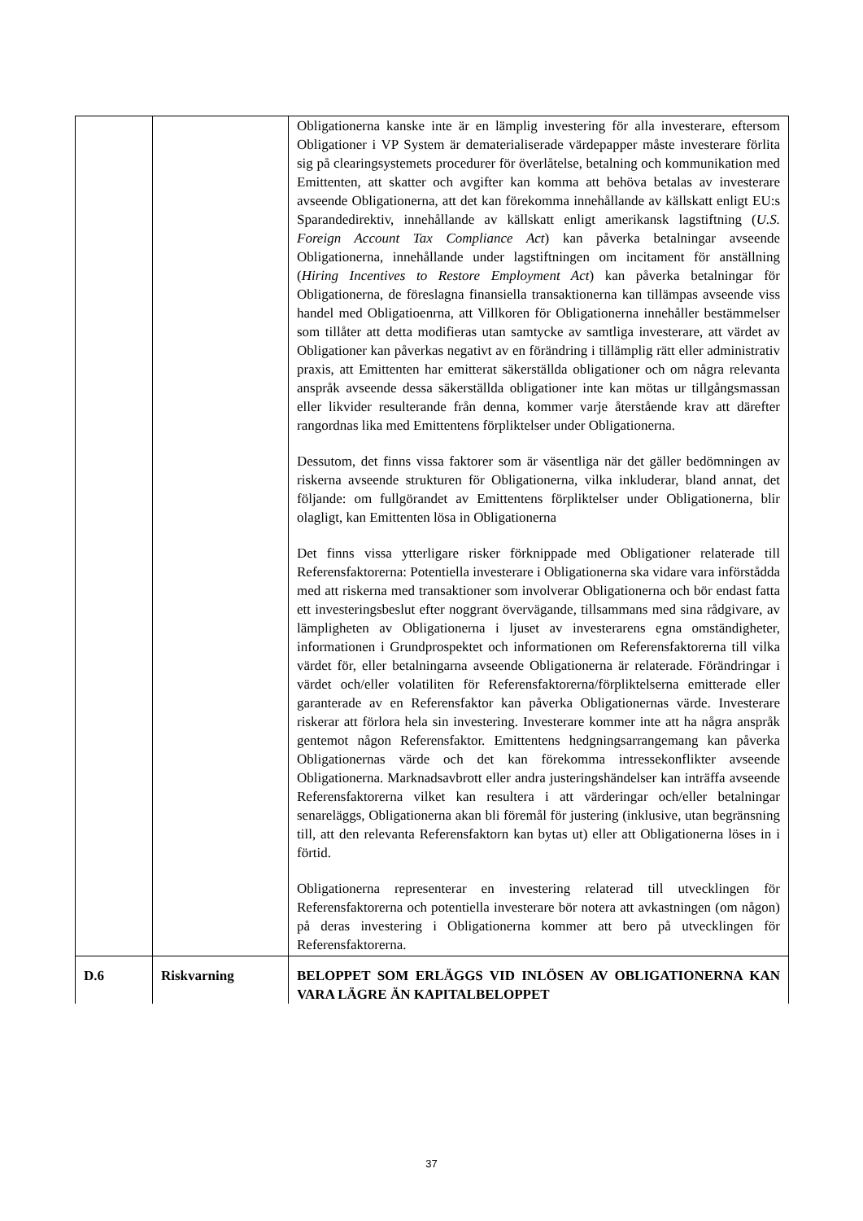| | | Obligationerna kanske inte är en lämplig investering för alla investerare, eftersom Obligationer i VP System är dematerialiserade värdepapper måste investerare förlita sig på clearingsystemets procedurer för överlåtelse, betalning och kommunikation med Emittenten, att skatter och avgifter kan komma att behöva betalas av investerare avseende Obligationerna, att det kan förekomma innehållande av källskatt enligt EU:s Sparandedirektiv, innehållande av källskatt enligt amerikansk lagstiftning ( U.S. Foreign Account Tax Compliance Act ) kan påverka betalningar avseende Obligationerna, innehållande under lagstiftningen om incitament för anställning ( Hiring Incentives to Restore Employment Act ) kan påverka betalningar för Obligationerna, de föreslagna finansiella transaktionerna kan tillämpas avseende viss handel med Obligatioenrna, att Villkoren för Obligationerna innehåller bestämmelser som tillåter att detta modifieras utan samtycke av samtliga investerare, att värdet av Obligationer kan påverkas negativt av en förändring i tillämplig rätt eller administrativ praxis, att Emittenten har emitterat säkerställda obligationer och om några relevanta anspråk avseende dessa säkerställda obligationer inte kan mötas ur tillgångsmassan eller likvider resulterande från denna, kommer varje återstående krav att därefter rangordnas lika med Emittentens förpliktelser under Obligationerna. Dessutom, det finns vissa faktorer som är väsentliga när det gäller bedömningen av riskerna avseende strukturen för Obligationerna, vilka inkluderar, bland annat, det följande: om fullgörandet av Emittentens förpliktelser under Obligationerna, blir olagligt, kan Emittenten lösa in Obligationerna Det finns vissa ytterligare risker förknippade med Obligationer relaterade till Referensfaktorerna: Potentiella investerare i Obligationerna ska vidare vara införstådda med att riskerna med transaktioner som involverar Obligationerna och bör endast fatta ett investeringsbeslut efter noggrant övervägande, tillsammans med sina rådgivare, av lämpligheten av Obligationerna i ljuset av investerarens egna omständigheter, informationen i Grundprospektet och informationen om Referensfaktorerna till vilka värdet för, eller betalningarna avseende Obligationerna är relaterade. Förändringar i värdet och/eller volatiliten för Referensfaktorerna/förpliktelserna emitterade eller garanterade av en Referensfaktor kan påverka Obligationernas värde. Investerare riskerar att förlora hela sin investering. Investerare kommer inte att ha några anspråk gentemot någon Referensfaktor. Emittentens hedgningsarrangemang kan påverka Obligationernas värde och det kan förekomma intressekonflikter avseende Obligationerna. Marknadsavbrott eller andra justeringshändelser kan inträffa avseende Referensfaktorerna vilket kan resultera i att värderingar och/eller betalningar senareläggs, Obligationerna akan bli föremål för justering (inklusive, utan begränsning till, att den relevanta Referensfaktorn kan bytas ut) eller att Obligationerna löses in i förtid. Obligationerna representerar en investering relaterad till utvecklingen för Referensfaktorerna och potentiella investerare bör notera att avkastningen (om någon) på deras investering i Obligationerna kommer att bero på utvecklingen för Referensfaktorerna. |
| D.6 | Riskvarning | BELOPPET SOM ERLÄGGS VID INLÖSEN AV OBLIGATIONERNA KAN VARA LÄGRE ÄN KAPITALBELOPPET |
37